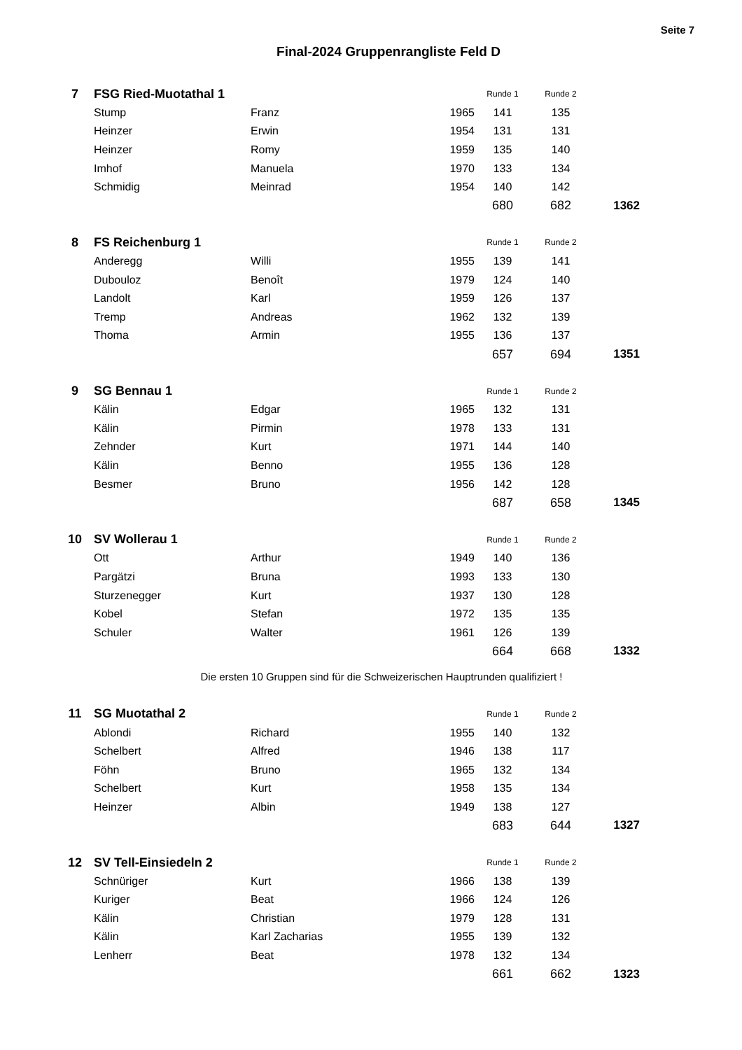Seite 7
Final-2024 Gruppenrangliste Feld D
| 7 | FSG Ried-Muotathal 1 | | | Runde 1 | Runde 2 | |
| | Stump | Franz | 1965 | 141 | 135 | |
| | Heinzer | Erwin | 1954 | 131 | 131 | |
| | Heinzer | Romy | 1959 | 135 | 140 | |
| | Imhof | Manuela | 1970 | 133 | 134 | |
| | Schmidig | Meinrad | 1954 | 140 | 142 | |
| | | | | 680 | 682 | 1362 |
| 8 | FS Reichenburg 1 | | | Runde 1 | Runde 2 | |
| | Anderegg | Willi | 1955 | 139 | 141 | |
| | Dubouloz | Benoît | 1979 | 124 | 140 | |
| | Landolt | Karl | 1959 | 126 | 137 | |
| | Tremp | Andreas | 1962 | 132 | 139 | |
| | Thoma | Armin | 1955 | 136 | 137 | |
| | | | | 657 | 694 | 1351 |
| 9 | SG Bennau 1 | | | Runde 1 | Runde 2 | |
| | Kälin | Edgar | 1965 | 132 | 131 | |
| | Kälin | Pirmin | 1978 | 133 | 131 | |
| | Zehnder | Kurt | 1971 | 144 | 140 | |
| | Kälin | Benno | 1955 | 136 | 128 | |
| | Besmer | Bruno | 1956 | 142 | 128 | |
| | | | | 687 | 658 | 1345 |
| 10 | SV Wollerau 1 | | | Runde 1 | Runde 2 | |
| | Ott | Arthur | 1949 | 140 | 136 | |
| | Pargätzi | Bruna | 1993 | 133 | 130 | |
| | Sturzenegger | Kurt | 1937 | 130 | 128 | |
| | Kobel | Stefan | 1972 | 135 | 135 | |
| | Schuler | Walter | 1961 | 126 | 139 | |
| | | | | 664 | 668 | 1332 |
Die ersten 10 Gruppen sind für die Schweizerischen Hauptrunden qualifiziert !
| 11 | SG Muotathal 2 | | | Runde 1 | Runde 2 | |
| | Ablondi | Richard | 1955 | 140 | 132 | |
| | Schelbert | Alfred | 1946 | 138 | 117 | |
| | Föhn | Bruno | 1965 | 132 | 134 | |
| | Schelbert | Kurt | 1958 | 135 | 134 | |
| | Heinzer | Albin | 1949 | 138 | 127 | |
| | | | | 683 | 644 | 1327 |
| 12 | SV Tell-Einsiedeln 2 | | | Runde 1 | Runde 2 | |
| | Schnüriger | Kurt | 1966 | 138 | 139 | |
| | Kuriger | Beat | 1966 | 124 | 126 | |
| | Kälin | Christian | 1979 | 128 | 131 | |
| | Kälin | Karl Zacharias | 1955 | 139 | 132 | |
| | Lenherr | Beat | 1978 | 132 | 134 | |
| | | | | 661 | 662 | 1323 |